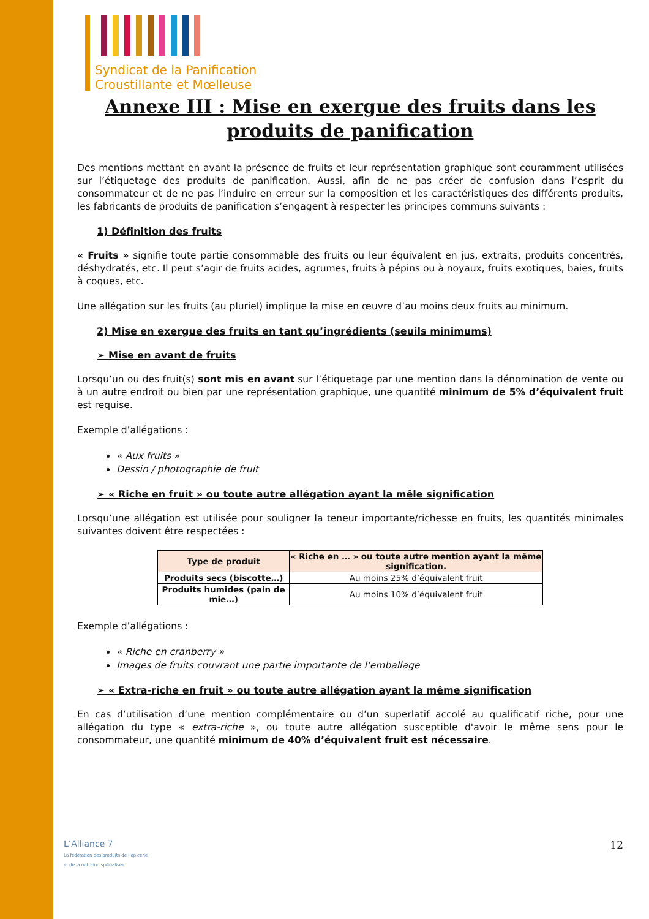Syndicat de la Panification
Croustillante et Mœlleuse
Annexe III : Mise en exergue des fruits dans les produits de panification
Des mentions mettant en avant la présence de fruits et leur représentation graphique sont couramment utilisées sur l’étiquetage des produits de panification. Aussi, afin de ne pas créer de confusion dans l’esprit du consommateur et de ne pas l’induire en erreur sur la composition et les caractéristiques des différents produits, les fabricants de produits de panification s’engagent à respecter les principes communs suivants :
1) Définition des fruits
« Fruits » signifie toute partie consommable des fruits ou leur équivalent en jus, extraits, produits concentrés, déshydratés, etc. Il peut s’agir de fruits acides, agrumes, fruits à pépins ou à noyaux, fruits exotiques, baies, fruits à coques, etc.
Une allégation sur les fruits (au pluriel) implique la mise en œuvre d’au moins deux fruits au minimum.
2) Mise en exergue des fruits en tant qu’ingrédients (seuils minimums)
➢ Mise en avant de fruits
Lorsqu’un ou des fruit(s) sont mis en avant sur l’étiquetage par une mention dans la dénomination de vente ou à un autre endroit ou bien par une représentation graphique, une quantité minimum de 5% d’équivalent fruit est requise.
Exemple d’allégations :
« Aux fruits »
Dessin / photographie de fruit
➢ « Riche en fruit » ou toute autre allégation ayant la mêle signification
Lorsqu’une allégation est utilisée pour souligner la teneur importante/richesse en fruits, les quantités minimales suivantes doivent être respectées :
| Type de produit | « Riche en … » ou toute autre mention ayant la même signification. |
| --- | --- |
| Produits secs (biscotte…) | Au moins 25% d’équivalent fruit |
| Produits humides (pain de mie…) | Au moins 10% d’équivalent fruit |
Exemple d’allégations :
« Riche en cranberry »
Images de fruits couvrant une partie importante de l’emballage
➢ « Extra-riche en fruit » ou toute autre allégation ayant la même signification
En cas d’utilisation d’une mention complémentaire ou d’un superlatif accolé au qualificatif riche, pour une allégation du type « extra-riche », ou toute autre allégation susceptible d'avoir le même sens pour le consommateur, une quantité minimum de 40% d’équivalent fruit est nécessaire.
L’Alliance 7
La fédération des produits de l’épicerie
et de la nutrition spécialisée
12